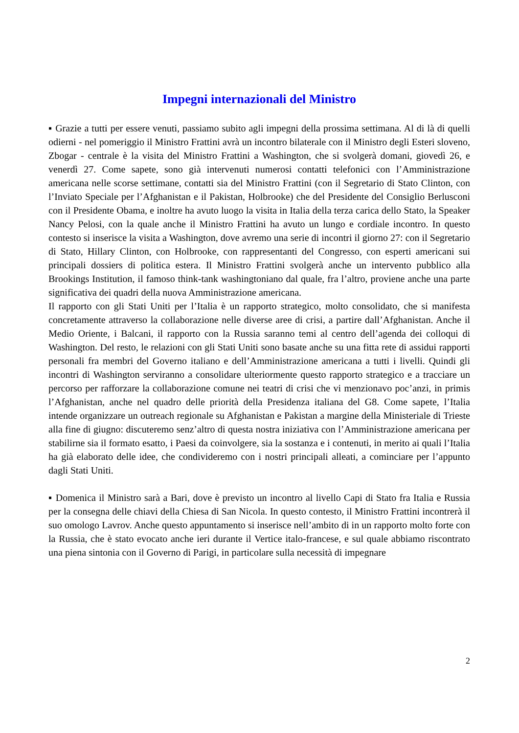Impegni internazionali del Ministro
▪ Grazie a tutti per essere venuti, passiamo subito agli impegni della prossima settimana. Al di là di quelli odierni - nel pomeriggio il Ministro Frattini avrà un incontro bilaterale con il Ministro degli Esteri sloveno, Zbogar - centrale è la visita del Ministro Frattini a Washington, che si svolgerà domani, giovedì 26, e venerdì 27. Come sapete, sono già intervenuti numerosi contatti telefonici con l’Amministrazione americana nelle scorse settimane, contatti sia del Ministro Frattini (con il Segretario di Stato Clinton, con l’Inviato Speciale per l’Afghanistan e il Pakistan, Holbrooke) che del Presidente del Consiglio Berlusconi con il Presidente Obama, e inoltre ha avuto luogo la visita in Italia della terza carica dello Stato, la Speaker Nancy Pelosi, con la quale anche il Ministro Frattini ha avuto un lungo e cordiale incontro. In questo contesto si inserisce la visita a Washington, dove avremo una serie di incontri il giorno 27: con il Segretario di Stato, Hillary Clinton, con Holbrooke, con rappresentanti del Congresso, con esperti americani sui principali dossiers di politica estera. Il Ministro Frattini svolgerà anche un intervento pubblico alla Brookings Institution, il famoso think-tank washingtoniano dal quale, fra l’altro, proviene anche una parte significativa dei quadri della nuova Amministrazione americana.
Il rapporto con gli Stati Uniti per l’Italia è un rapporto strategico, molto consolidato, che si manifesta concretamente attraverso la collaborazione nelle diverse aree di crisi, a partire dall’Afghanistan. Anche il Medio Oriente, i Balcani, il rapporto con la Russia saranno temi al centro dell’agenda dei colloqui di Washington. Del resto, le relazioni con gli Stati Uniti sono basate anche su una fitta rete di assidui rapporti personali fra membri del Governo italiano e dell’Amministrazione americana a tutti i livelli. Quindi gli incontri di Washington serviranno a consolidare ulteriormente questo rapporto strategico e a tracciare un percorso per rafforzare la collaborazione comune nei teatri di crisi che vi menzionavo poc’anzi, in primis l’Afghanistan, anche nel quadro delle priorità della Presidenza italiana del G8. Come sapete, l’Italia intende organizzare un outreach regionale su Afghanistan e Pakistan a margine della Ministeriale di Trieste alla fine di giugno: discuteremo senz’altro di questa nostra iniziativa con l’Amministrazione americana per stabilirne sia il formato esatto, i Paesi da coinvolgere, sia la sostanza e i contenuti, in merito ai quali l’Italia ha già elaborato delle idee, che condivideremo con i nostri principali alleati, a cominciare per l’appunto dagli Stati Uniti.
▪ Domenica il Ministro sarà a Bari, dove è previsto un incontro al livello Capi di Stato fra Italia e Russia per la consegna delle chiavi della Chiesa di San Nicola. In questo contesto, il Ministro Frattini incontrerà il suo omologo Lavrov. Anche questo appuntamento si inserisce nell’ambito di in un rapporto molto forte con la Russia, che è stato evocato anche ieri durante il Vertice italo-francese, e sul quale abbiamo riscontrato una piena sintonia con il Governo di Parigi, in particolare sulla necessità di impegnare
2